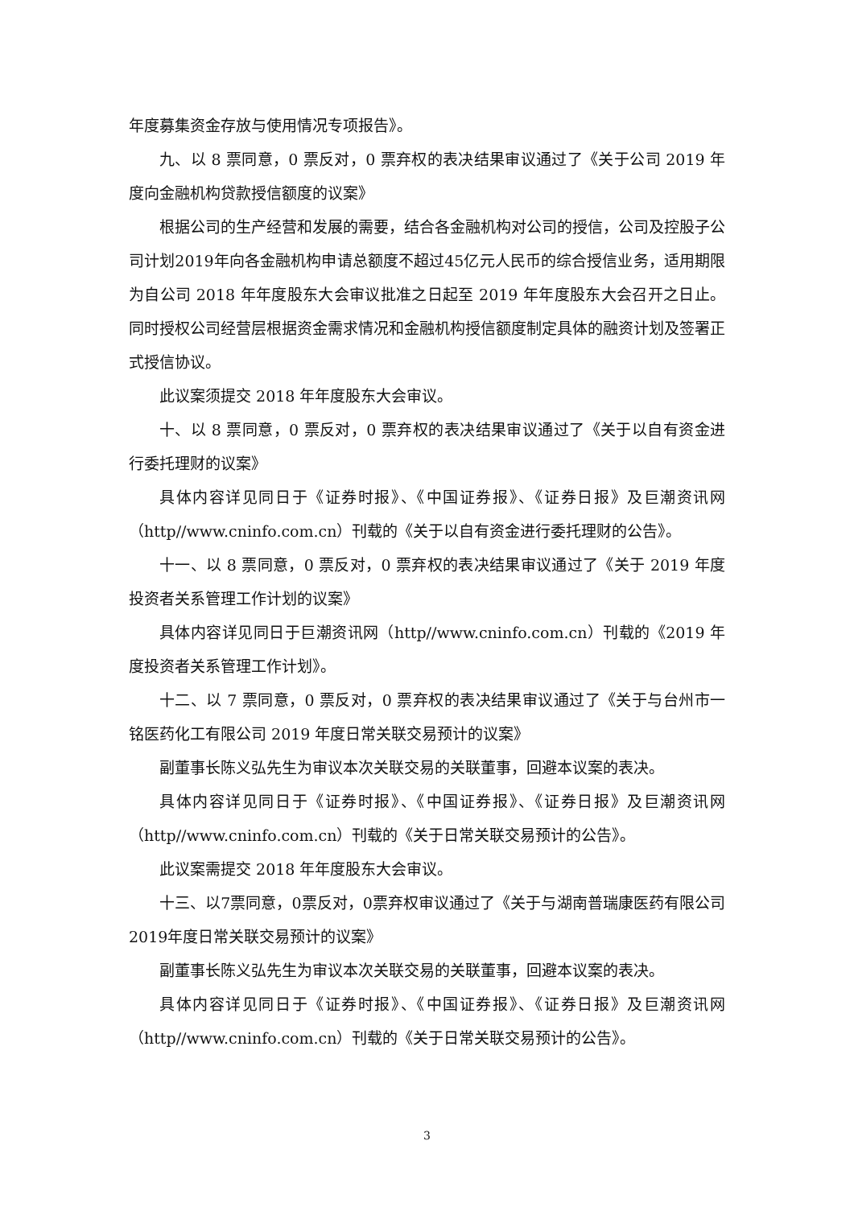年度募集资金存放与使用情况专项报告》。
九、以 8 票同意，0 票反对，0 票弃权的表决结果审议通过了《关于公司 2019 年度向金融机构贷款授信额度的议案》
根据公司的生产经营和发展的需要，结合各金融机构对公司的授信，公司及控股子公司计划2019年向各金融机构申请总额度不超过45亿元人民币的综合授信业务，适用期限为自公司 2018 年年度股东大会审议批准之日起至 2019 年年度股东大会召开之日止。同时授权公司经营层根据资金需求情况和金融机构授信额度制定具体的融资计划及签署正式授信协议。
此议案须提交 2018 年年度股东大会审议。
十、以 8 票同意，0 票反对，0 票弃权的表决结果审议通过了《关于以自有资金进行委托理财的议案》
具体内容详见同日于《证券时报》、《中国证券报》、《证券日报》及巨潮资讯网（http//www.cninfo.com.cn）刊载的《关于以自有资金进行委托理财的公告》。
十一、以 8 票同意，0 票反对，0 票弃权的表决结果审议通过了《关于 2019 年度投资者关系管理工作计划的议案》
具体内容详见同日于巨潮资讯网（http//www.cninfo.com.cn）刊载的《2019 年度投资者关系管理工作计划》。
十二、以 7 票同意，0 票反对，0 票弃权的表决结果审议通过了《关于与台州市一铭医药化工有限公司 2019 年度日常关联交易预计的议案》
副董事长陈义弘先生为审议本次关联交易的关联董事，回避本议案的表决。
具体内容详见同日于《证券时报》、《中国证券报》、《证券日报》及巨潮资讯网（http//www.cninfo.com.cn）刊载的《关于日常关联交易预计的公告》。
此议案需提交 2018 年年度股东大会审议。
十三、以7票同意，0票反对，0票弃权审议通过了《关于与湖南普瑞康医药有限公司2019年度日常关联交易预计的议案》
副董事长陈义弘先生为审议本次关联交易的关联董事，回避本议案的表决。
具体内容详见同日于《证券时报》、《中国证券报》、《证券日报》及巨潮资讯网（http//www.cninfo.com.cn）刊载的《关于日常关联交易预计的公告》。
3